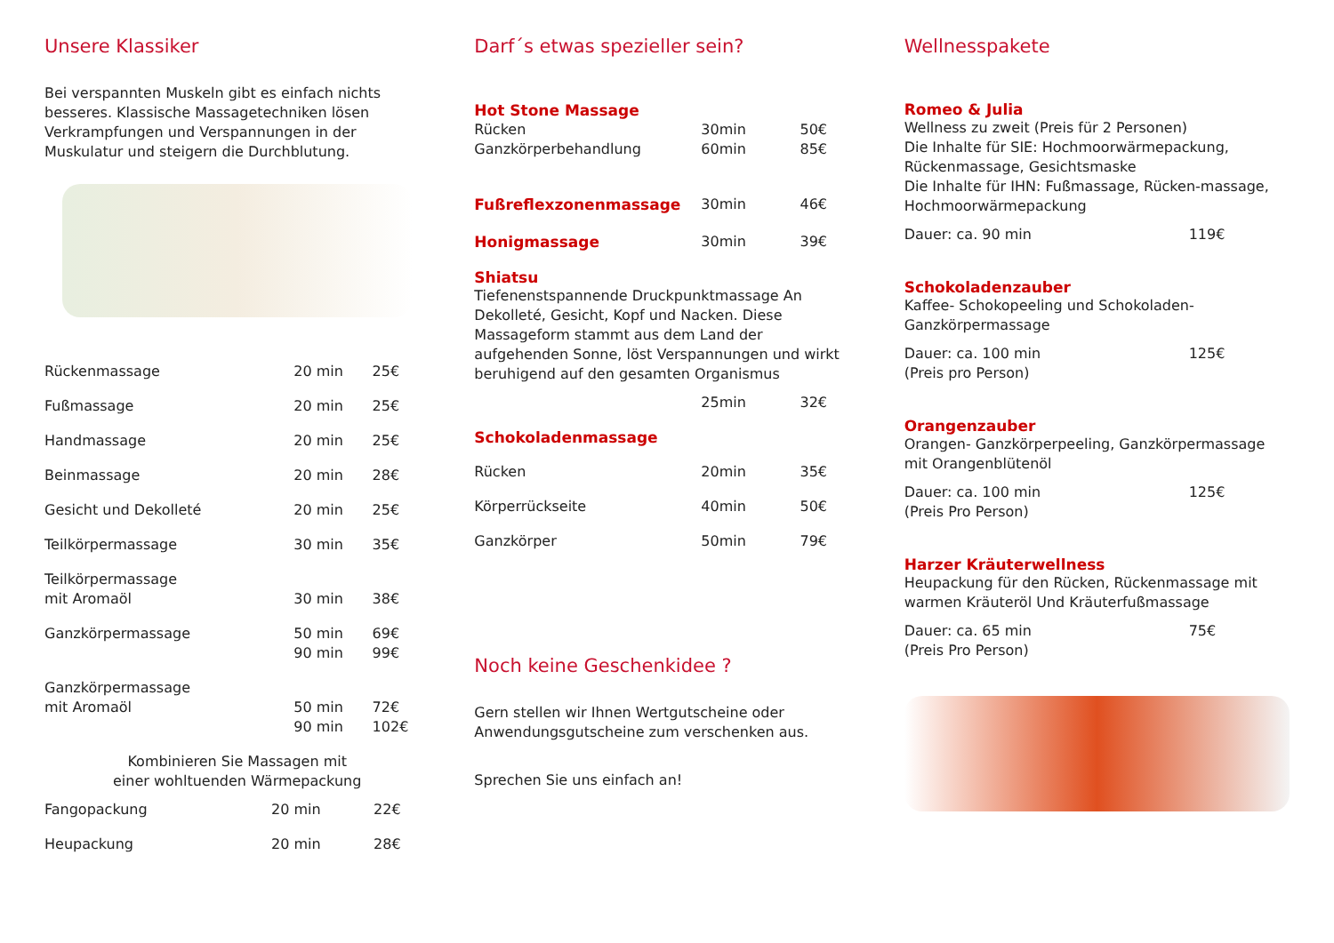Unsere Klassiker
Bei verspannten Muskeln gibt es einfach nichts besseres. Klassische Massagetechniken lösen Verkrampfungen und Verspannungen in der Muskulatur und steigern die Durchblutung.
| Rückenmassage | 20 min | 25€ |
| Fußmassage | 20 min | 25€ |
| Handmassage | 20 min | 25€ |
| Beinmassage | 20 min | 28€ |
| Gesicht und Dekolleté | 20 min | 25€ |
| Teilkörpermassage | 30 min | 35€ |
| Teilkörpermassage mit Aromaöl | 30 min | 38€ |
| Ganzkörpermassage | 50 min 90 min | 69€ 99€ |
| Ganzkörpermassage mit Aromaöl | 50 min 90 min | 72€ 102€ |
Kombinieren Sie Massagen mit
einer wohltuenden Wärmepackung
| Fangopackung | 20 min | 22€ |
| Heupackung | 20 min | 28€ |
Darf´s etwas spezieller sein?
| Hot Stone Massage | | |
| Rücken | 30min | 50€ |
| Ganzkörperbehandlung | 60min | 85€ |
| Fußreflexzonenmassage | 30min | 46€ |
| Honigmassage | 30min | 39€ |
Shiatsu
Tiefenenstspannende Druckpunktmassage An Dekolleté, Gesicht, Kopf und Nacken. Diese Massageform stammt aus dem Land der aufgehenden Sonne, löst Verspannungen und wirkt beruhigend auf den gesamten Organismus
| | 25min | 32€ |
| Schokoladenmassage | | |
| Rücken | 20min | 35€ |
| Körperrückseite | 40min | 50€ |
| Ganzkörper | 50min | 79€ |
Noch keine Geschenkidee ?
Gern stellen wir Ihnen Wertgutscheine oder Anwendungsgutscheine zum verschenken aus.
Sprechen Sie uns einfach an!
Wellnesspakete
Romeo & Julia
Wellness zu zweit (Preis für 2 Personen)
Die Inhalte für SIE: Hochmoorwärmepackung, Rückenmassage, Gesichtsmaske
Die Inhalte für IHN: Fußmassage, Rücken-massage, Hochmoorwärmepackung
| Dauer: ca. 90 min | 119€ |
Schokoladenzauber
Kaffee- Schokopeeling und Schokoladen-Ganzkörpermassage
| Dauer: ca. 100 min (Preis pro Person) | 125€ |
Orangenzauber
Orangen- Ganzkörperpeeling, Ganzkörpermassage mit Orangenblütenöl
| Dauer: ca. 100 min (Preis Pro Person) | 125€ |
Harzer Kräuterwellness
Heupackung für den Rücken, Rückenmassage mit warmen Kräuteröl Und Kräuterfußmassage
| Dauer: ca. 65 min (Preis Pro Person) | 75€ |